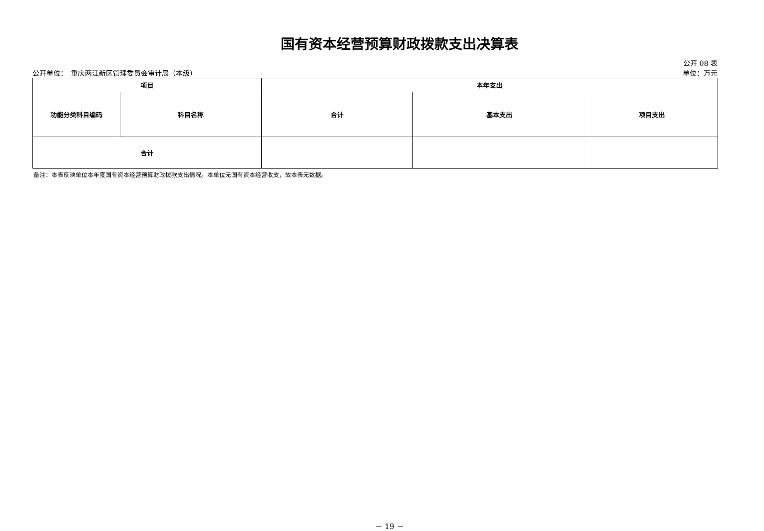国有资本经营预算财政拨款支出决算表
公开 08 表
公开单位：　重庆两江新区管理委员会审计局（本级） 单位：万元
| 项目 | | 本年支出 | | |
| --- | --- | --- | --- | --- |
| 功能分类科目编码 | 科目名称 | 合计 | 基本支出 | 项目支出 |
| 合计 | | | | |
备注：本表反映单位本年度国有资本经营预算财政拨款支出情况。本单位无国有资本经营收支，故本表无数据。
－ 19 －